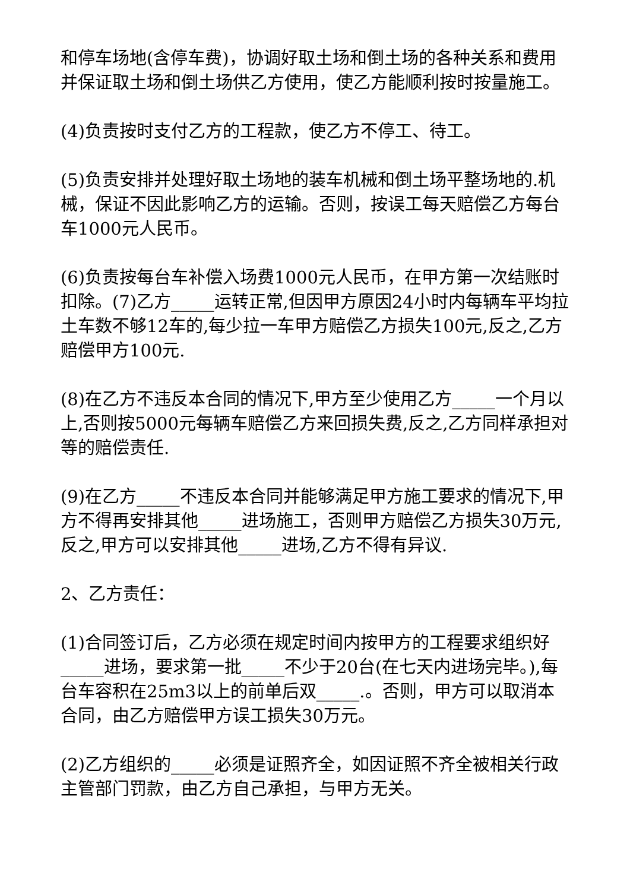和停车场地(含停车费)，协调好取土场和倒土场的各种关系和费用并保证取土场和倒土场供乙方使用，使乙方能顺利按时按量施工。
(4)负责按时支付乙方的工程款，使乙方不停工、待工。
(5)负责安排并处理好取土场地的装车机械和倒土场平整场地的.机械，保证不因此影响乙方的运输。否则，按误工每天赔偿乙方每台车1000元人民币。
(6)负责按每台车补偿入场费1000元人民币，在甲方第一次结账时扣除。(7)乙方_____运转正常,但因甲方原因24小时内每辆车平均拉土车数不够12车的,每少拉一车甲方赔偿乙方损失100元,反之,乙方赔偿甲方100元.
(8)在乙方不违反本合同的情况下,甲方至少使用乙方_____一个月以上,否则按5000元每辆车赔偿乙方来回损失费,反之,乙方同样承担对等的赔偿责任.
(9)在乙方_____不违反本合同并能够满足甲方施工要求的情况下,甲方不得再安排其他_____进场施工，否则甲方赔偿乙方损失30万元,反之,甲方可以安排其他_____进场,乙方不得有异议.
2、乙方责任：
(1)合同签订后，乙方必须在规定时间内按甲方的工程要求组织好_____进场，要求第一批_____不少于20台(在七天内进场完毕。),每台车容积在25m3以上的前单后双_____.。否则，甲方可以取消本合同，由乙方赔偿甲方误工损失30万元。
(2)乙方组织的_____必须是证照齐全，如因证照不齐全被相关行政主管部门罚款，由乙方自己承担，与甲方无关。